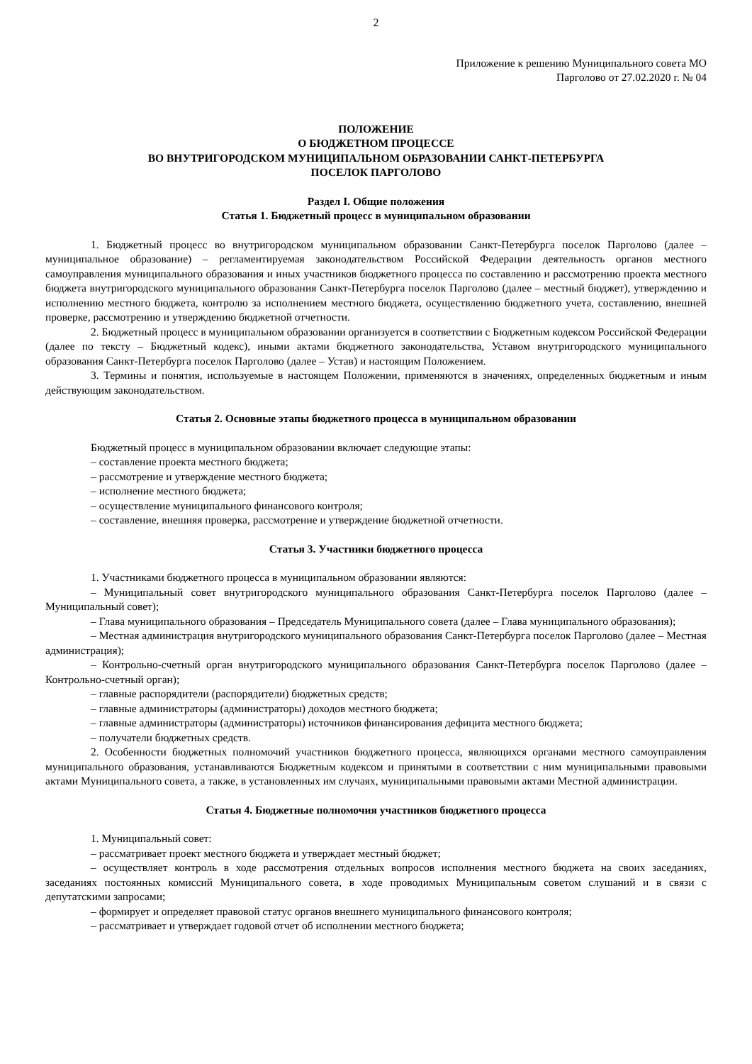2
Приложение к решению Муниципального совета МО
Парголово от 27.02.2020 г. № 04
ПОЛОЖЕНИЕ
О БЮДЖЕТНОМ ПРОЦЕССЕ
ВО ВНУТРИГОРОДСКОМ МУНИЦИПАЛЬНОМ ОБРАЗОВАНИИ САНКТ-ПЕТЕРБУРГА
ПОСЕЛОК ПАРГОЛОВО
Раздел I. Общие положения
Статья 1. Бюджетный процесс в муниципальном образовании
1. Бюджетный процесс во внутригородском муниципальном образовании Санкт-Петербурга поселок Парголово (далее – муниципальное образование) – регламентируемая законодательством Российской Федерации деятельность органов местного самоуправления муниципального образования и иных участников бюджетного процесса по составлению и рассмотрению проекта местного бюджета внутригородского муниципального образования Санкт-Петербурга поселок Парголово (далее – местный бюджет), утверждению и исполнению местного бюджета, контролю за исполнением местного бюджета, осуществлению бюджетного учета, составлению, внешней проверке, рассмотрению и утверждению бюджетной отчетности.
2. Бюджетный процесс в муниципальном образовании организуется в соответствии с Бюджетным кодексом Российской Федерации (далее по тексту – Бюджетный кодекс), иными актами бюджетного законодательства, Уставом внутригородского муниципального образования Санкт-Петербурга поселок Парголово (далее – Устав) и настоящим Положением.
3. Термины и понятия, используемые в настоящем Положении, применяются в значениях, определенных бюджетным и иным действующим законодательством.
Статья 2. Основные этапы бюджетного процесса в муниципальном образовании
Бюджетный процесс в муниципальном образовании включает следующие этапы:
– составление проекта местного бюджета;
– рассмотрение и утверждение местного бюджета;
– исполнение местного бюджета;
– осуществление муниципального финансового контроля;
– составление, внешняя проверка, рассмотрение и утверждение бюджетной отчетности.
Статья 3. Участники бюджетного процесса
1. Участниками бюджетного процесса в муниципальном образовании являются:
– Муниципальный совет внутригородского муниципального образования Санкт-Петербурга поселок Парголово (далее – Муниципальный совет);
– Глава муниципального образования – Председатель Муниципального совета (далее – Глава муниципального образования);
– Местная администрация внутригородского муниципального образования Санкт-Петербурга поселок Парголово (далее – Местная администрация);
– Контрольно-счетный орган внутригородского муниципального образования Санкт-Петербурга поселок Парголово (далее – Контрольно-счетный орган);
– главные распорядители (распорядители) бюджетных средств;
– главные администраторы (администраторы) доходов местного бюджета;
– главные администраторы (администраторы) источников финансирования дефицита местного бюджета;
– получатели бюджетных средств.
2. Особенности бюджетных полномочий участников бюджетного процесса, являющихся органами местного самоуправления муниципального образования, устанавливаются Бюджетным кодексом и принятыми в соответствии с ним муниципальными правовыми актами Муниципального совета, а также, в установленных им случаях, муниципальными правовыми актами Местной администрации.
Статья 4. Бюджетные полномочия участников бюджетного процесса
1. Муниципальный совет:
– рассматривает проект местного бюджета и утверждает местный бюджет;
– осуществляет контроль в ходе рассмотрения отдельных вопросов исполнения местного бюджета на своих заседаниях, заседаниях постоянных комиссий Муниципального совета, в ходе проводимых Муниципальным советом слушаний и в связи с депутатскими запросами;
– формирует и определяет правовой статус органов внешнего муниципального финансового контроля;
– рассматривает и утверждает годовой отчет об исполнении местного бюджета;